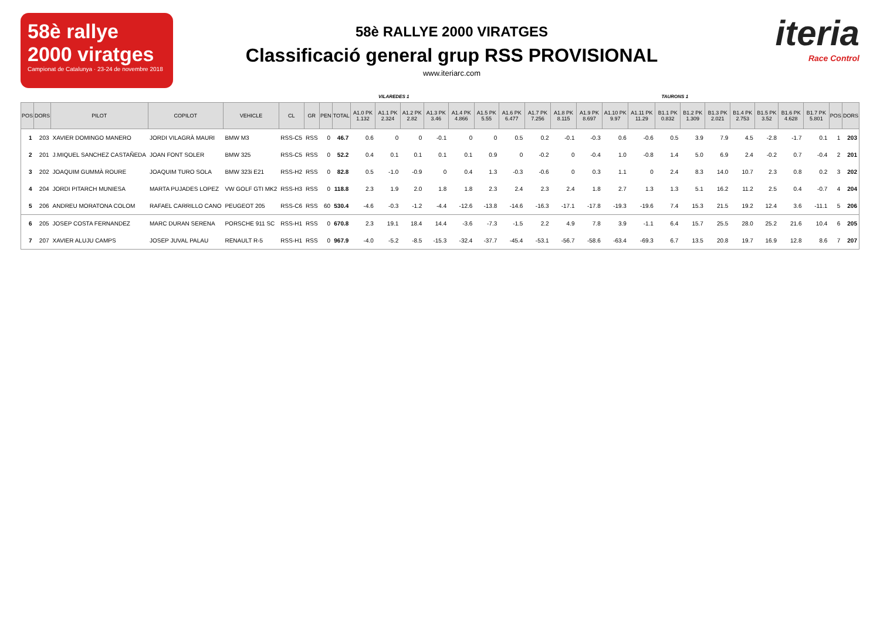58è rallye 2000 viratges
Campionat de Catalunya · 23-24 de novembre 2018
58è RALLYE 2000 VIRATGES
Classificació general grup RSS PROVISIONAL
www.iteriarc.com
iteria
Race Control
VILAREDES 1 TAURONS 1
| POS | DORS | PILOT | COPILOT | VEHICLE | CL | GR | PEN | TOTAL | A1.0 PK 1.132 | A1.1 PK 2.324 | A1.2 PK 2.82 | A1.3 PK 3.46 | A1.4 PK 4.866 | A1.5 PK 5.55 | A1.6 PK 6.477 | A1.7 PK 7.256 | A1.8 PK 8.115 | A1.9 PK 8.697 | A1.10 PK 9.97 | A1.11 PK 11.29 | B1.1 PK 0.832 | B1.2 PK 1.309 | B1.3 PK 2.021 | B1.4 PK 2.753 | B1.5 PK 3.52 | B1.6 PK 4.628 | B1.7 PK 5.801 | POS | DORS |
| --- | --- | --- | --- | --- | --- | --- | --- | --- | --- | --- | --- | --- | --- | --- | --- | --- | --- | --- | --- | --- | --- | --- | --- | --- | --- | --- | --- | --- | --- |
| 1 | 203 | XAVIER DOMINGO MANERO | JORDI VILAGRÀ MAURI | BMW M3 | RSS-C5 | RSS | 0 | 46.7 | 0.6 | 0 | 0 | -0.1 | 0 | 0 | 0.5 | 0.2 | -0.1 | -0.3 | 0.6 | -0.6 | 0.5 | 3.9 | 7.9 | 4.5 | -2.8 | -1.7 | 0.1 | 1 | 203 |
| 2 | 201 | J.MIQUEL SANCHEZ CASTAÑEDA | JOAN FONT SOLER | BMW 325 | RSS-C5 | RSS | 0 | 52.2 | 0.4 | 0.1 | 0.1 | 0.1 | 0.1 | 0.9 | 0 | -0.2 | 0 | -0.4 | 1.0 | -0.8 | 1.4 | 5.0 | 6.9 | 2.4 | -0.2 | 0.7 | -0.4 | 2 | 201 |
| 3 | 202 | JOAQUIM GUMMÀ ROURE | JOAQUIM TURO SOLA | BMW 323i E21 | RSS-H2 | RSS | 0 | 82.8 | 0.5 | -1.0 | -0.9 | 0 | 0.4 | 1.3 | -0.3 | -0.6 | 0 | 0.3 | 1.1 | 0 | 2.4 | 8.3 | 14.0 | 10.7 | 2.3 | 0.8 | 0.2 | 3 | 202 |
| 4 | 204 | JORDI PITARCH MUNIESA | MARTA PUJADES LOPEZ | VW GOLF GTI MK2 | RSS-H3 | RSS | 0 | 118.8 | 2.3 | 1.9 | 2.0 | 1.8 | 1.8 | 2.3 | 2.4 | 2.3 | 2.4 | 1.8 | 2.7 | 1.3 | 1.3 | 5.1 | 16.2 | 11.2 | 2.5 | 0.4 | -0.7 | 4 | 204 |
| 5 | 206 | ANDREU MORATONA COLOM | RAFAEL CARRILLO CANO | PEUGEOT 205 | RSS-C6 | RSS | 60 | 530.4 | -4.6 | -0.3 | -1.2 | -4.4 | -12.6 | -13.8 | -14.6 | -16.3 | -17.1 | -17.8 | -19.3 | -19.6 | 7.4 | 15.3 | 21.5 | 19.2 | 12.4 | 3.6 | -11.1 | 5 | 206 |
| 6 | 205 | JOSEP COSTA FERNANDEZ | MARC DURAN SERENA | PORSCHE 911 SC | RSS-H1 | RSS | 0 | 670.8 | 2.3 | 19.1 | 18.4 | 14.4 | -3.6 | -7.3 | -1.5 | 2.2 | 4.9 | 7.8 | 3.9 | -1.1 | 6.4 | 15.7 | 25.5 | 28.0 | 25.2 | 21.6 | 10.4 | 6 | 205 |
| 7 | 207 | XAVIER ALUJU CAMPS | JOSEP JUVAL PALAU | RENAULT R-5 | RSS-H1 | RSS | 0 | 967.9 | -4.0 | -5.2 | -8.5 | -15.3 | -32.4 | -37.7 | -45.4 | -53.1 | -56.7 | -58.6 | -63.4 | -69.3 | 6.7 | 13.5 | 20.8 | 19.7 | 16.9 | 12.8 | 8.6 | 7 | 207 |